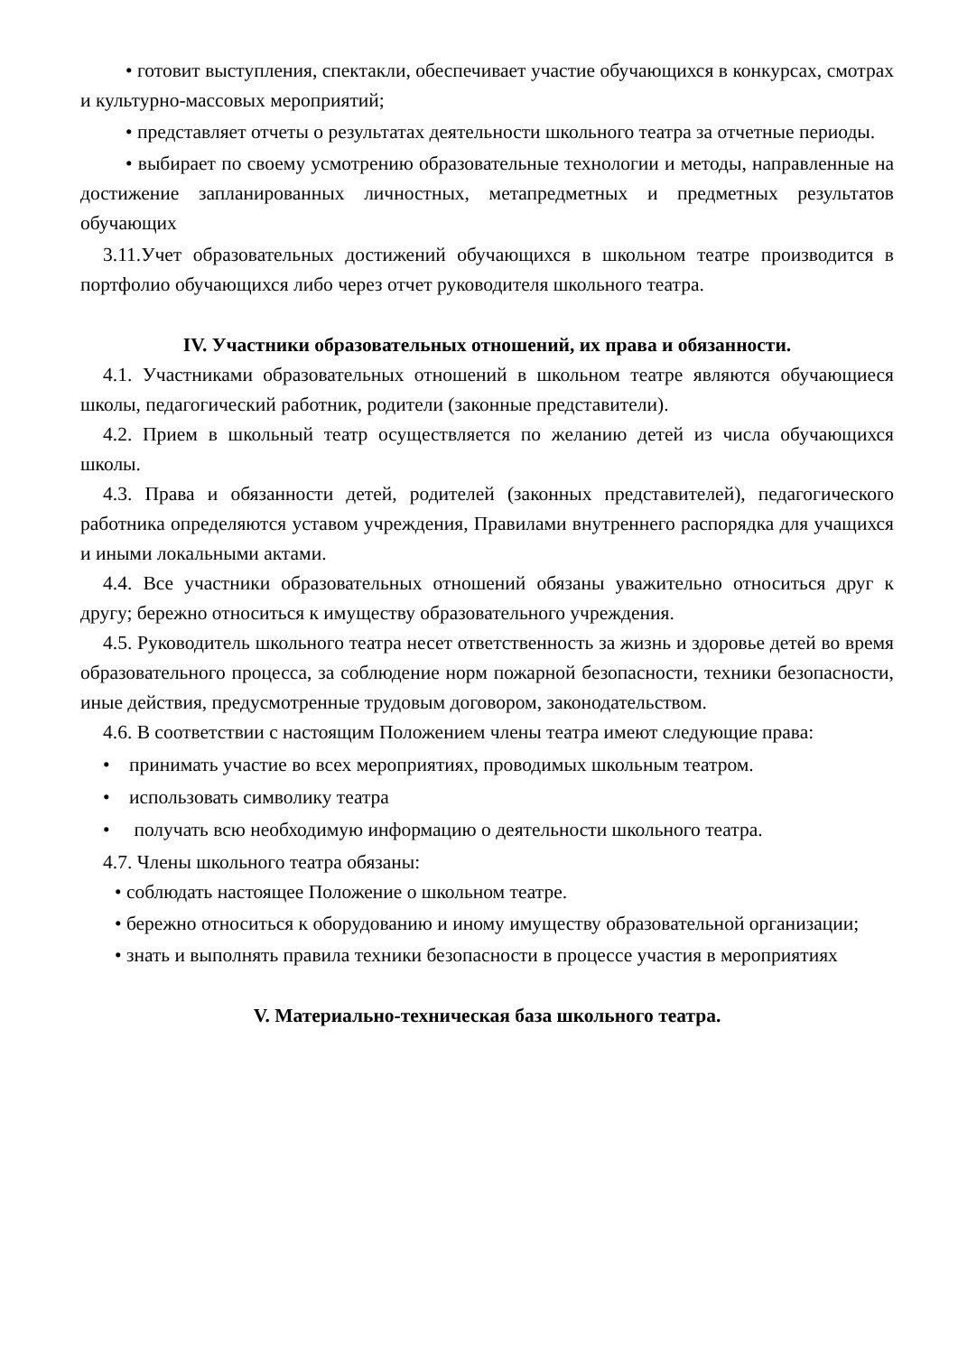• готовит выступления, спектакли, обеспечивает участие обучающихся в конкурсах, смотрах и культурно-массовых мероприятий;
• представляет отчеты о результатах деятельности школьного театра за отчетные периоды.
• выбирает по своему усмотрению образовательные технологии и методы, направленные на достижение запланированных личностных, метапредметных и предметных результатов обучающих
3.11.Учет образовательных достижений обучающихся в школьном театре производится в портфолио обучающихся либо через отчет руководителя школьного театра.
IV. Участники образовательных отношений, их права и обязанности.
4.1. Участниками образовательных отношений в школьном театре являются обучающиеся школы, педагогический работник, родители (законные представители).
4.2. Прием в школьный театр осуществляется по желанию детей из числа обучающихся школы.
4.3. Права и обязанности детей, родителей (законных представителей), педагогического работника определяются уставом учреждения, Правилами внутреннего распорядка для учащихся и иными локальными актами.
4.4. Все участники образовательных отношений обязаны уважительно относиться друг к другу; бережно относиться к имуществу образовательного учреждения.
4.5. Руководитель школьного театра несет ответственность за жизнь и здоровье детей во время образовательного процесса, за соблюдение норм пожарной безопасности, техники безопасности, иные действия, предусмотренные трудовым договором, законодательством.
4.6. В соответствии с настоящим Положением члены театра имеют следующие права:
• принимать участие во всех мероприятиях, проводимых школьным театром.
• использовать символику театра
• получать всю необходимую информацию о деятельности школьного театра.
4.7. Члены школьного театра обязаны:
• соблюдать настоящее Положение о школьном театре.
• бережно относиться к оборудованию и иному имуществу образовательной организации;
• знать и выполнять правила техники безопасности в процессе участия в мероприятиях
V. Материально-техническая база школьного театра.